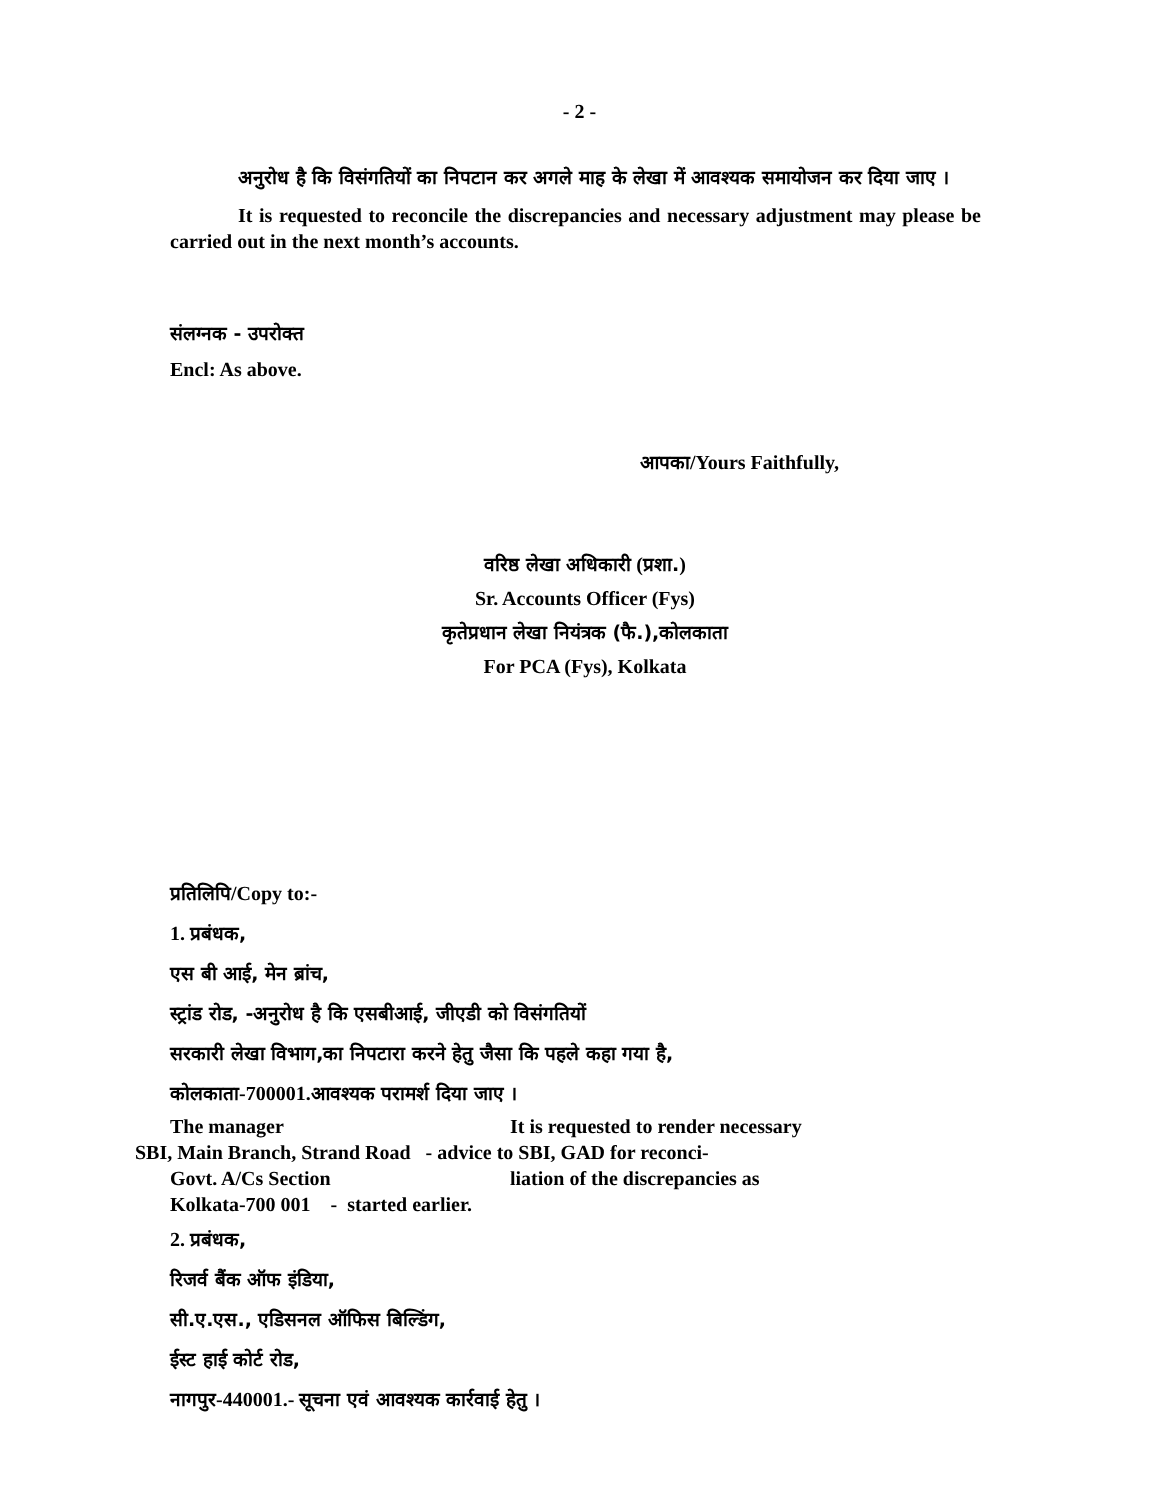- 2 -
अनुरोध है कि विसंगतियों का निपटान कर अगले माह के लेखा में आवश्यक समायोजन कर दिया जाए ।
It is requested to reconcile the discrepancies and necessary adjustment may please be carried out in the next month’s accounts.
संलग्नक - उपरोक्त
Encl: As above.
आपका/Yours Faithfully,
वरिष्ठ लेखा अधिकारी (प्रशा.)
Sr. Accounts Officer (Fys)
कृतेप्रधान लेखा नियंत्रक (फै.),कोलकाता
For PCA (Fys), Kolkata
प्रतिलिपि/Copy to:-
1. प्रबंधक,
एस बी आई, मेन ब्रांच,
स्ट्रांड रोड, -अनुरोध है कि एसबीआई, जीएडी को विसंगतियों
सरकारी लेखा विभाग,का निपटारा करने हेतु जैसा कि पहले कहा गया है,
कोलकाता-700001.आवश्यक परामर्श दिया जाए ।
The manager It is requested to render necessary
SBI, Main Branch, Strand Road - advice to SBI, GAD for reconci-
Govt. A/Cs Section liation of the discrepancies as
Kolkata-700 001 - started earlier.
2. प्रबंधक,
रिजर्व बैंक ऑफ इंडिया,
सी.ए.एस., एडिसनल ऑफिस बिल्डिंग,
ईस्ट हाई कोर्ट रोड,
नागपुर-440001.- सूचना एवं आवश्यक कार्रवाई हेतु ।